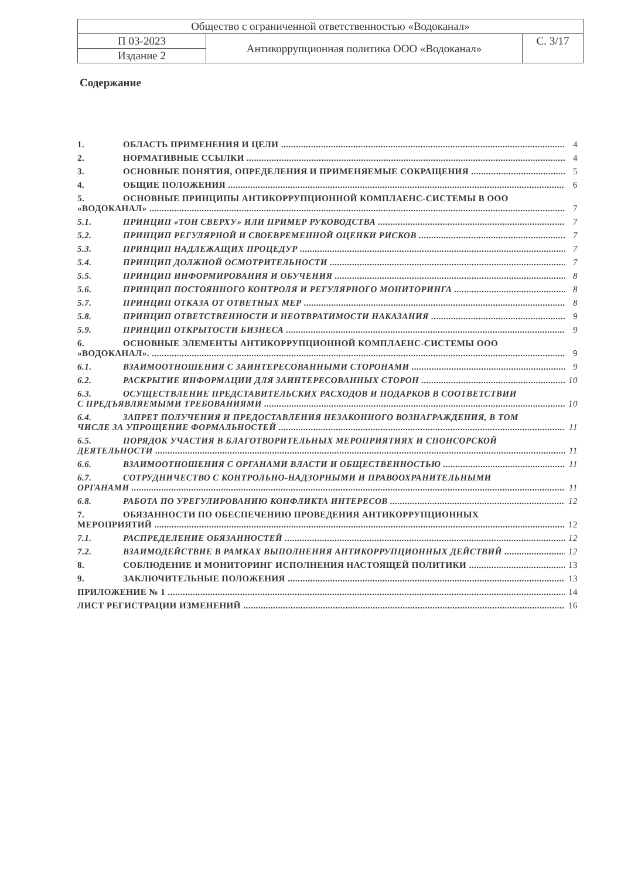| Общество с ограниченной ответственностью «Водоканал» | | |
| П 03-2023 | Антикоррупционная политика ООО «Водоканал» | С. 3/17 |
| Издание 2 | | |
Содержание
1. ОБЛАСТЬ ПРИМЕНЕНИЯ И ЦЕЛИ 4
2. НОРМАТИВНЫЕ ССЫЛКИ 4
3. ОСНОВНЫЕ ПОНЯТИЯ, ОПРЕДЕЛЕНИЯ И ПРИМЕНЯЕМЫЕ СОКРАЩЕНИЯ 5
4. ОБЩИЕ ПОЛОЖЕНИЯ 6
5. ОСНОВНЫЕ ПРИНЦИПЫ АНТИКОРРУПЦИОННОЙ КОМПЛАЕНС-СИСТЕМЫ В ООО
«ВОДОКАНАЛ» 7
5.1. ПРИНЦИП «ТОН СВЕРХУ» ИЛИ ПРИМЕР РУКОВОДСТВА 7
5.2. ПРИНЦИП РЕГУЛЯРНОЙ И СВОЕВРЕМЕННОЙ ОЦЕНКИ РИСКОВ 7
5.3. ПРИНЦИП НАДЛЕЖАЩИХ ПРОЦЕДУР 7
5.4. ПРИНЦИП ДОЛЖНОЙ ОСМОТРИТЕЛЬНОСТИ 7
5.5. ПРИНЦИП ИНФОРМИРОВАНИЯ И ОБУЧЕНИЯ 8
5.6. ПРИНЦИП ПОСТОЯННОГО КОНТРОЛЯ И РЕГУЛЯРНОГО МОНИТОРИНГА 8
5.7. ПРИНЦИП ОТКАЗА ОТ ОТВЕТНЫХ МЕР 8
5.8. ПРИНЦИП ОТВЕТСТВЕННОСТИ И НЕОТВРАТИМОСТИ НАКАЗАНИЯ 9
5.9. ПРИНЦИП ОТКРЫТОСТИ БИЗНЕСА 9
6. ОСНОВНЫЕ ЭЛЕМЕНТЫ АНТИКОРРУПЦИОННОЙ КОМПЛАЕНС-СИСТЕМЫ ООО
«ВОДОКАНАЛ». 9
6.1. ВЗАИМООТНОШЕНИЯ С ЗАИНТЕРЕСОВАННЫМИ СТОРОНАМИ 9
6.2. РАСКРЫТИЕ ИНФОРМАЦИИ ДЛЯ ЗАИНТЕРЕСОВАННЫХ СТОРОН 10
6.3. ОСУЩЕСТВЛЕНИЕ ПРЕДСТАВИТЕЛЬСКИХ РАСХОДОВ И ПОДАРКОВ В СООТВЕТСТВИИ
С ПРЕДЪЯВЛЯЕМЫМИ ТРЕБОВАНИЯМИ 10
6.4. ЗАПРЕТ ПОЛУЧЕНИЯ И ПРЕДОСТАВЛЕНИЯ НЕЗАКОННОГО ВОЗНАГРАЖДЕНИЯ, В ТОМ
ЧИСЛЕ ЗА УПРОЩЕНИЕ ФОРМАЛЬНОСТЕЙ 11
6.5. ПОРЯДОК УЧАСТИЯ В БЛАГОТВОРИТЕЛЬНЫХ МЕРОПРИЯТИЯХ И СПОНСОРСКОЙ
ДЕЯТЕЛЬНОСТИ 11
6.6. ВЗАИМООТНОШЕНИЯ С ОРГАНАМИ ВЛАСТИ И ОБЩЕСТВЕННОСТЬЮ 11
6.7. СОТРУДНИЧЕСТВО С КОНТРОЛЬНО-НАДЗОРНЫМИ И ПРАВООХРАНИТЕЛЬНЫМИ
ОРГАНАМИ 11
6.8. РАБОТА ПО УРЕГУЛИРОВАНИЮ КОНФЛИКТА ИНТЕРЕСОВ 12
7. ОБЯЗАННОСТИ ПО ОБЕСПЕЧЕНИЮ ПРОВЕДЕНИЯ АНТИКОРРУПЦИОННЫХ
МЕРОПРИЯТИЙ 12
7.1. РАСПРЕДЕЛЕНИЕ ОБЯЗАННОСТЕЙ 12
7.2. ВЗАИМОДЕЙСТВИЕ В РАМКАХ ВЫПОЛНЕНИЯ АНТИКОРРУПЦИОННЫХ ДЕЙСТВИЙ 12
8. СОБЛЮДЕНИЕ И МОНИТОРИНГ ИСПОЛНЕНИЯ НАСТОЯЩЕЙ ПОЛИТИКИ 13
9. ЗАКЛЮЧИТЕЛЬНЫЕ ПОЛОЖЕНИЯ 13
ПРИЛОЖЕНИЕ № 1 14
ЛИСТ РЕГИСТРАЦИИ ИЗМЕНЕНИЙ 16